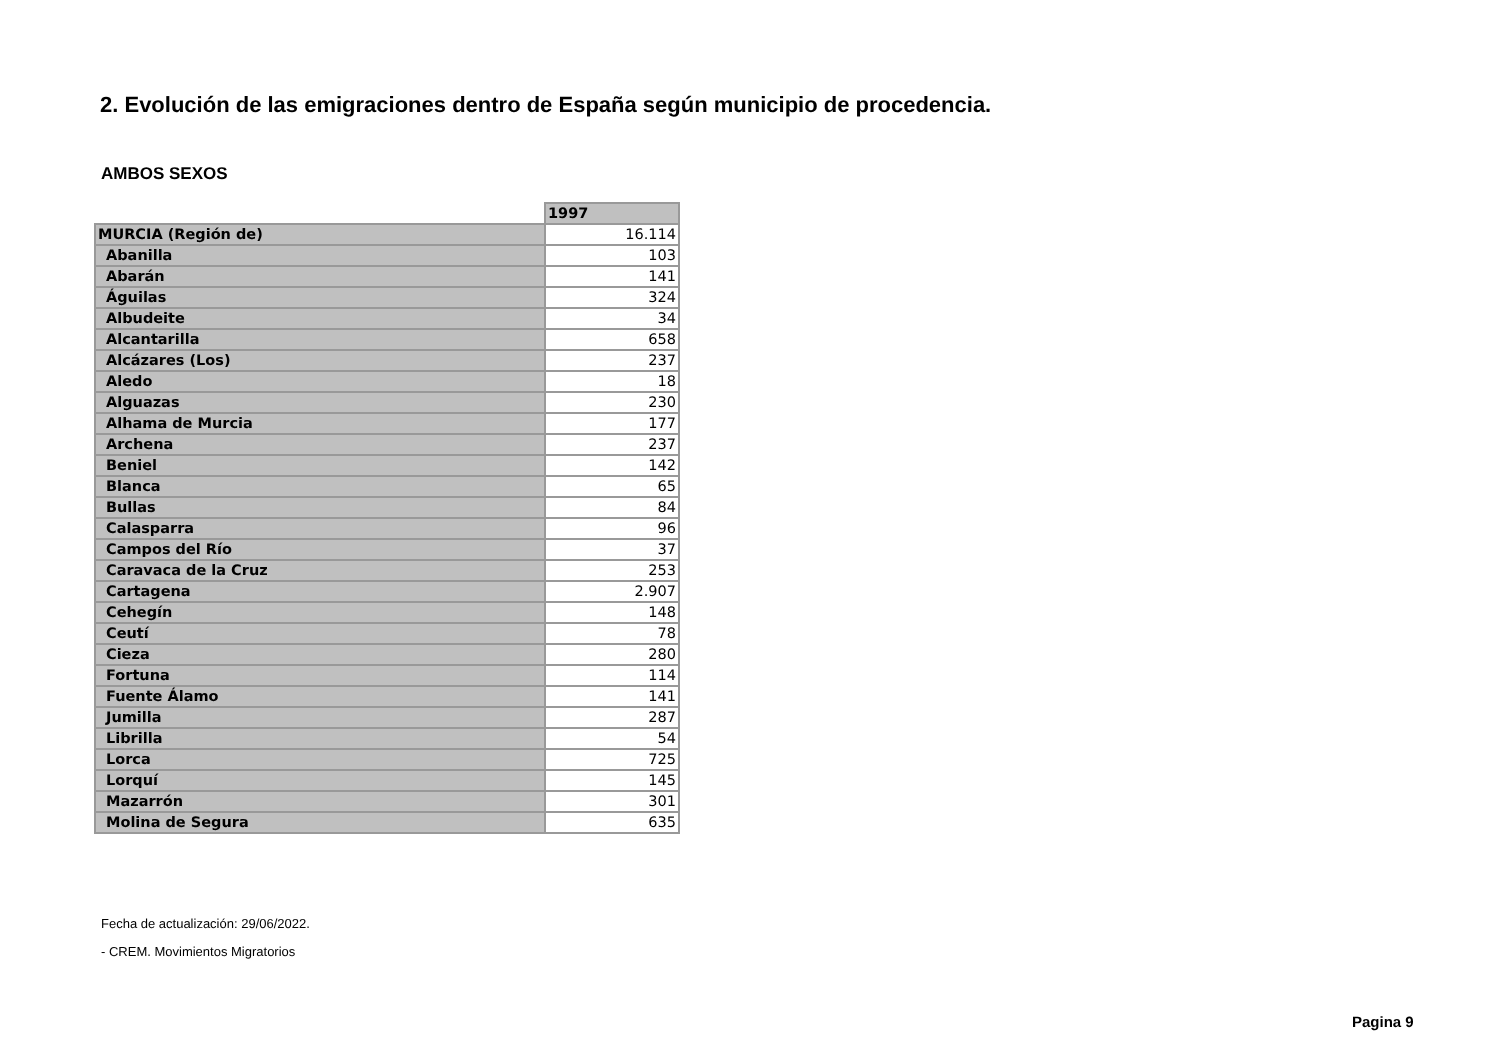2. Evolución de las emigraciones dentro de España según municipio de procedencia.
AMBOS SEXOS
| | 1997 |
| --- | --- |
| MURCIA (Región de) | 16.114 |
| Abanilla | 103 |
| Abarán | 141 |
| Águilas | 324 |
| Albudeite | 34 |
| Alcantarilla | 658 |
| Alcázares (Los) | 237 |
| Aledo | 18 |
| Alguazas | 230 |
| Alhama de Murcia | 177 |
| Archena | 237 |
| Beniel | 142 |
| Blanca | 65 |
| Bullas | 84 |
| Calasparra | 96 |
| Campos del Río | 37 |
| Caravaca de la Cruz | 253 |
| Cartagena | 2.907 |
| Cehegín | 148 |
| Ceutí | 78 |
| Cieza | 280 |
| Fortuna | 114 |
| Fuente Álamo | 141 |
| Jumilla | 287 |
| Librilla | 54 |
| Lorca | 725 |
| Lorquí | 145 |
| Mazarrón | 301 |
| Molina de Segura | 635 |
Fecha de actualización: 29/06/2022.
- CREM. Movimientos Migratorios
Pagina 9